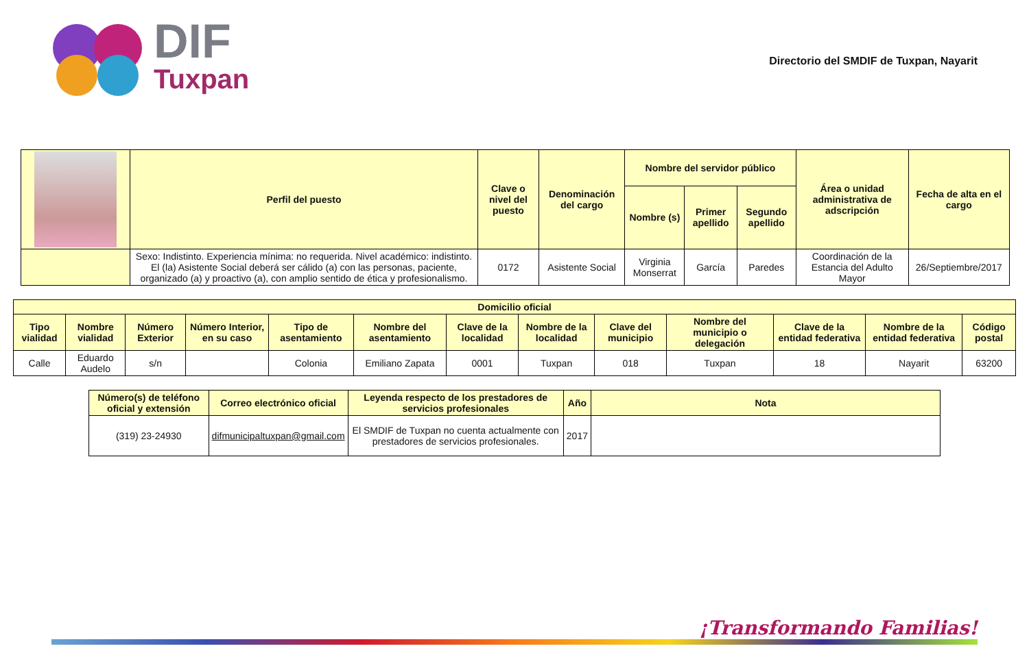DIF
Tuxpan
Directorio del SMDIF de Tuxpan, Nayarit
| | Perfil del puesto | Clave o nivel del puesto | Denominación del cargo | Nombre del servidor público | | | Área o unidad administrativa de adscripción | Fecha de alta en el cargo |
| --- | --- | --- | --- | --- | --- | --- | --- | --- |
| | | | | Nombre (s) | Primer apellido | Segundo apellido | | |
| | Sexo: Indistinto. Experiencia mínima: no requerida. Nivel académico: indistinto. El (la) Asistente Social deberá ser cálido (a) con las personas, paciente, organizado (a) y proactivo (a), con amplio sentido de ética y profesionalismo. | 0172 | Asistente Social | Virginia Monserrat | García | Paredes | Coordinación de la Estancia del Adulto Mayor | 26/Septiembre/2017 |
| Domicilio oficial | | | | | | | | | | | | |
| --- | --- | --- | --- | --- | --- | --- | --- | --- | --- | --- | --- | --- |
| Tipo vialidad | Nombre vialidad | Número Exterior | Número Interior, en su caso | Tipo de asentamiento | Nombre del asentamiento | Clave de la localidad | Nombre de la localidad | Clave del municipio | Nombre del municipio o delegación | Clave de la entidad federativa | Nombre de la entidad federativa | Código postal |
| Calle | Eduardo Audelo | s/n | | Colonia | Emiliano Zapata | 0001 | Tuxpan | 018 | Tuxpan | 18 | Nayarit | 63200 |
| Número(s) de teléfono oficial y extensión | Correo electrónico oficial | Leyenda respecto de los prestadores de servicios profesionales | Año | Nota |
| --- | --- | --- | --- | --- |
| (319) 23-24930 | difmunicipaltuxpan@gmail.com | El SMDIF de Tuxpan no cuenta actualmente con prestadores de servicios profesionales. | 2017 | |
¡Transformando Familias!